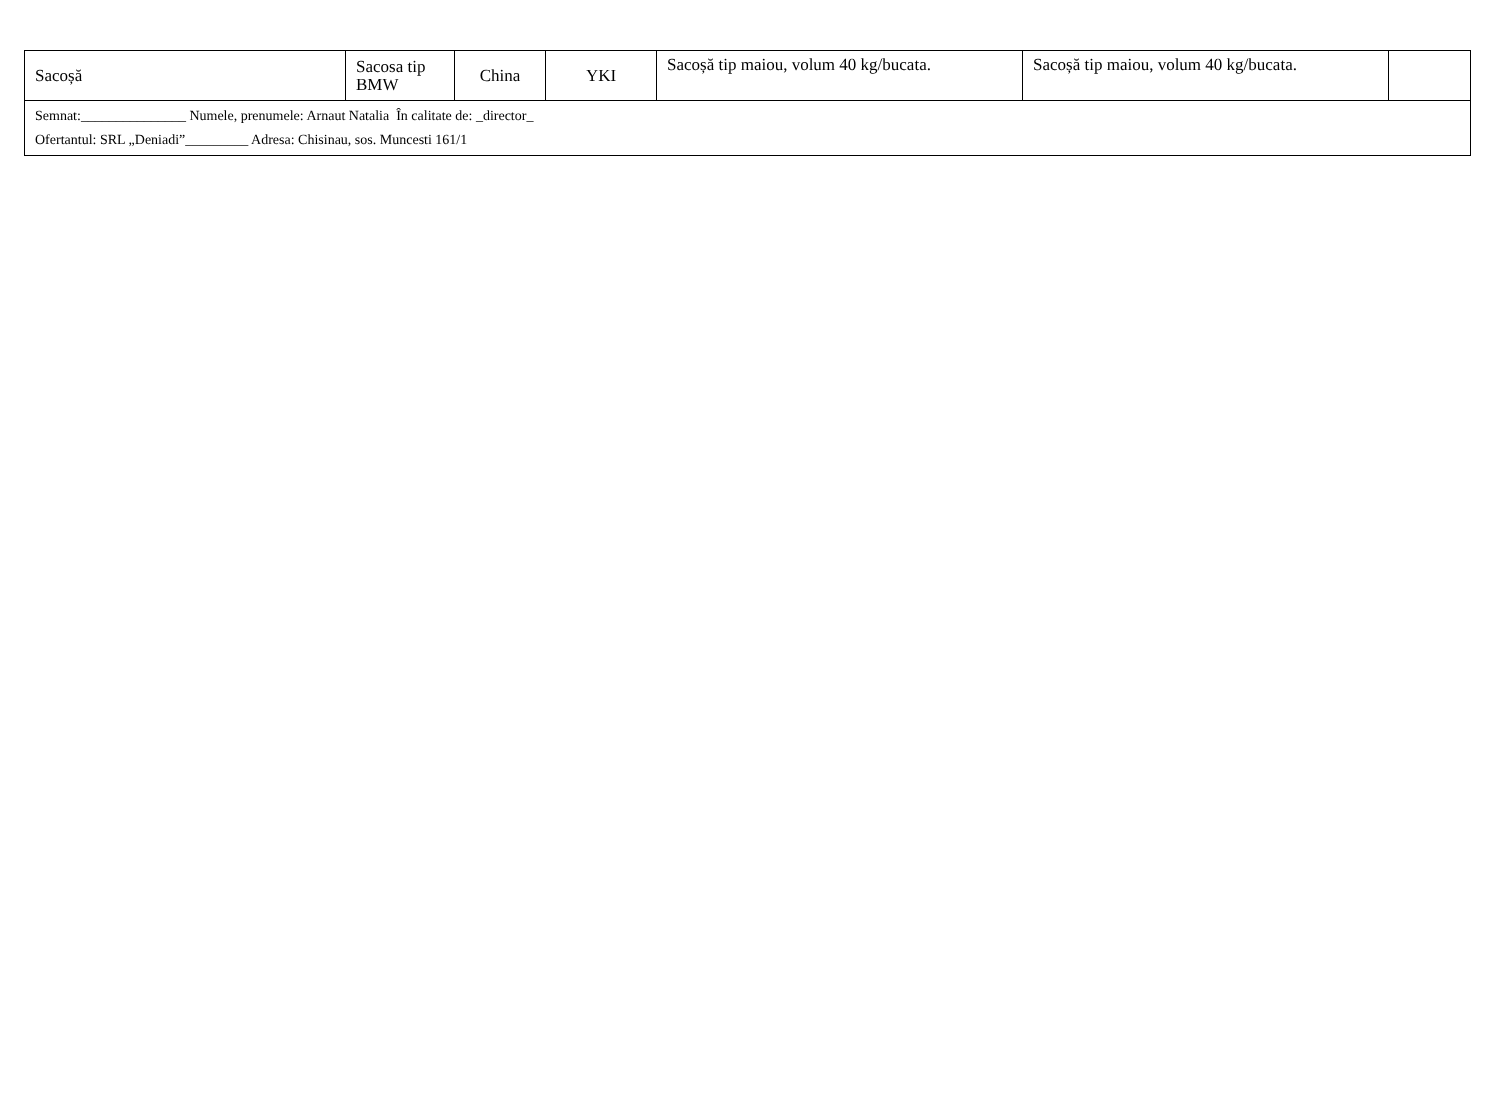| Sacoșă | Sacosa tip BMW | China | YKI | Sacoșă tip maiou, volum 40 kg/bucata. | Sacoșă tip maiou, volum 40 kg/bucata. | |
| Semnat:_______________ Numele, prenumele: Arnaut Natalia În calitate de: _director_ Ofertantul: SRL „Deniadi”_________ Adresa: Chisinau, sos. Muncesti 161/1 | | | | | | |